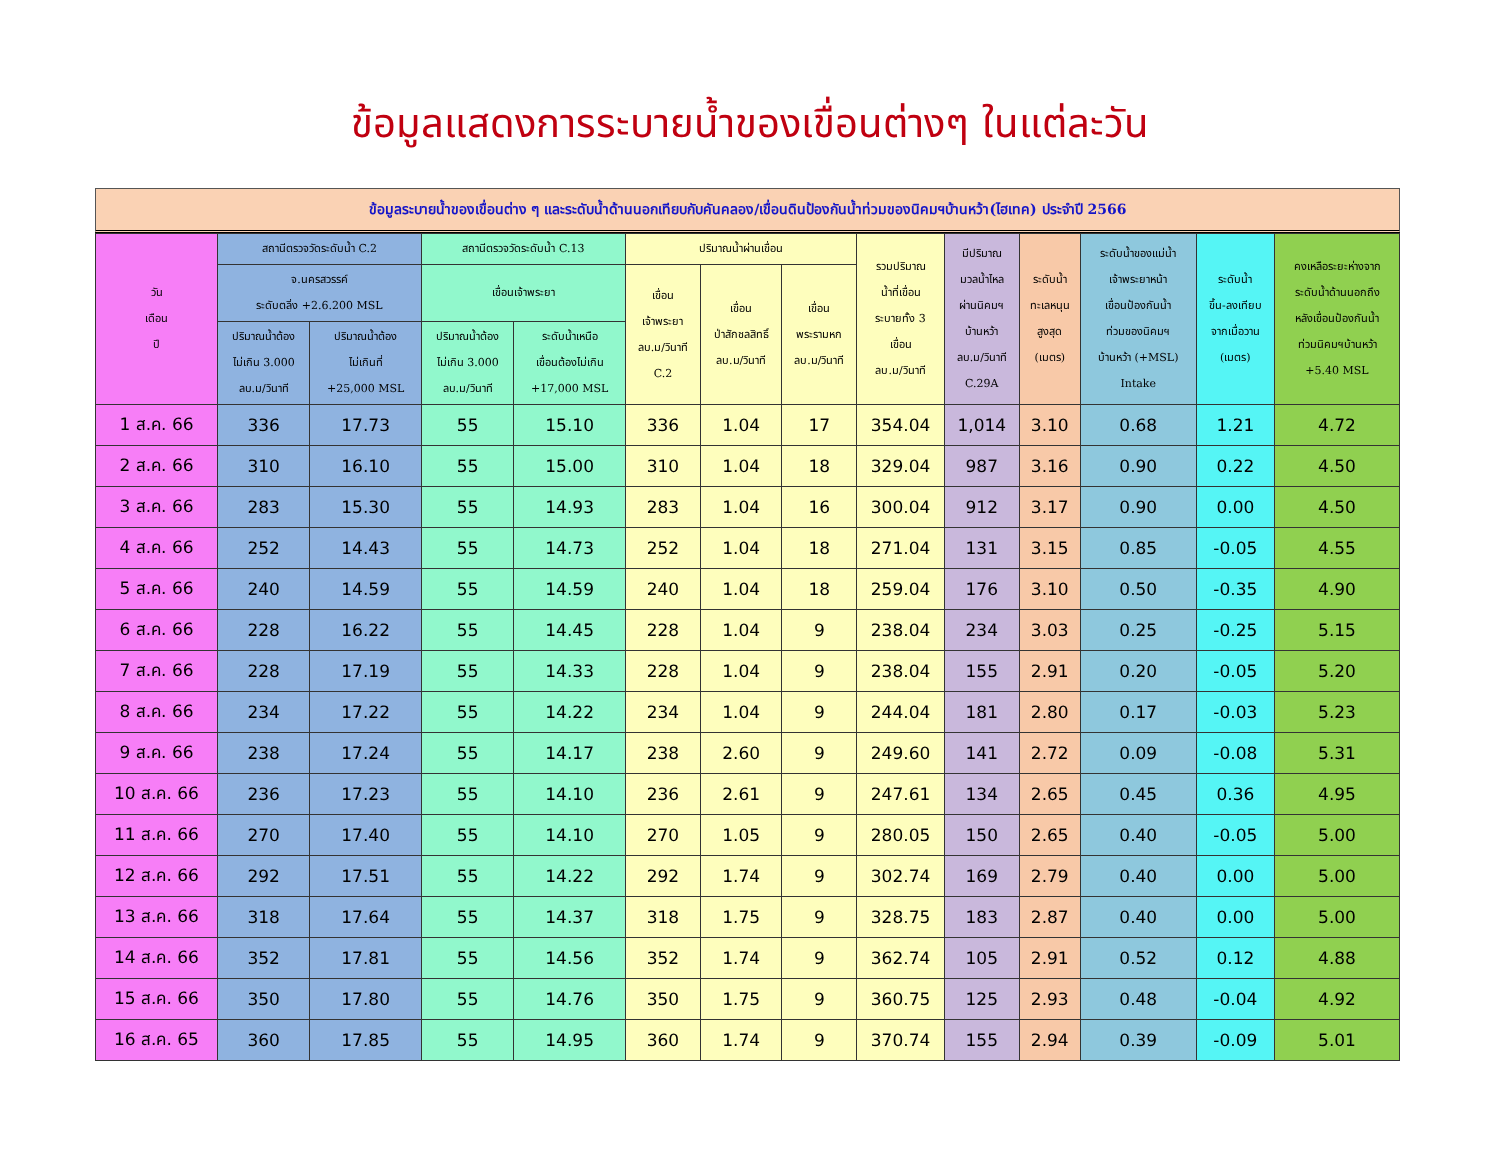ข้อมูลแสดงการระบายน้ำของเขื่อนต่างๆ ในแต่ละวัน
ข้อมูลระบายน้ำของเขื่อนต่าง ๆ และระดับน้ำด้านนอกเทียบกับคันคลอง/เขื่อนดินป้องกันน้ำท่วมของนิคมฯบ้านหว้า(ไฮเทค) ประจำปี 2566
| วัน เดือน ปี | สถานีตรวจวัดระดับน้ำ C.2 | | สถานีตรวจวัดระดับน้ำ C.13 | | ปริมาณน้ำผ่านเขื่อน | | | รวมปริมาณ น้ำที่เขื่อน ระบายทั้ง 3 เขื่อน ลบ.ม/วินาที | มีปริมาณ มวลน้ำไหล ผ่านนิคมฯ บ้านหว้า ลบ.ม/วินาที C.29A | ระดับน้ำ ทะเลหนุน สูงสุด (เมตร) | ระดับน้ำของแม่น้ำ เจ้าพระยาหน้า เขื่อนป้องกันน้ำ ท่วมของนิคมฯ บ้านหว้า (+MSL) Intake | ระดับน้ำ ขึ้น-ลงเทียบ จากเมื่อวาน (เมตร) | คงเหลือระยะห่างจาก ระดับน้ำด้านนอกถึง หลังเขื่อนป้องกันน้ำ ท่วมนิคมฯบ้านหว้า +5.40 MSL |
| --- | --- | --- | --- | --- | --- | --- | --- | --- | --- | --- | --- | --- | --- |
| | จ.นครสวรรค์ ระดับตลิ่ง +2.6.200 MSL | | เขื่อนเจ้าพระยา | | เขื่อน เจ้าพระยา ลบ.ม/วินาที C.2 | เขื่อน ป่าสักชลสิทธิ์ ลบ.ม/วินาที | เขื่อน พระรามหก ลบ.ม/วินาที | | | | | | |
| | ปริมาณน้ำต้อง ไม่เกิน 3.000 ลบ.ม/วินาที | ปริมาณน้ำต้อง ไม่เกินที่ +25,000 MSL | ปริมาณน้ำต้อง ไม่เกิน 3.000 ลบ.ม/วินาที | ระดับน้ำเหนือ เขื่อนต้องไม่เกิน +17,000 MSL | | | | | | | | | |
| 1 ส.ค. 66 | 336 | 17.73 | 55 | 15.10 | 336 | 1.04 | 17 | 354.04 | 1,014 | 3.10 | 0.68 | 1.21 | 4.72 |
| 2 ส.ค. 66 | 310 | 16.10 | 55 | 15.00 | 310 | 1.04 | 18 | 329.04 | 987 | 3.16 | 0.90 | 0.22 | 4.50 |
| 3 ส.ค. 66 | 283 | 15.30 | 55 | 14.93 | 283 | 1.04 | 16 | 300.04 | 912 | 3.17 | 0.90 | 0.00 | 4.50 |
| 4 ส.ค. 66 | 252 | 14.43 | 55 | 14.73 | 252 | 1.04 | 18 | 271.04 | 131 | 3.15 | 0.85 | -0.05 | 4.55 |
| 5 ส.ค. 66 | 240 | 14.59 | 55 | 14.59 | 240 | 1.04 | 18 | 259.04 | 176 | 3.10 | 0.50 | -0.35 | 4.90 |
| 6 ส.ค. 66 | 228 | 16.22 | 55 | 14.45 | 228 | 1.04 | 9 | 238.04 | 234 | 3.03 | 0.25 | -0.25 | 5.15 |
| 7 ส.ค. 66 | 228 | 17.19 | 55 | 14.33 | 228 | 1.04 | 9 | 238.04 | 155 | 2.91 | 0.20 | -0.05 | 5.20 |
| 8 ส.ค. 66 | 234 | 17.22 | 55 | 14.22 | 234 | 1.04 | 9 | 244.04 | 181 | 2.80 | 0.17 | -0.03 | 5.23 |
| 9 ส.ค. 66 | 238 | 17.24 | 55 | 14.17 | 238 | 2.60 | 9 | 249.60 | 141 | 2.72 | 0.09 | -0.08 | 5.31 |
| 10 ส.ค. 66 | 236 | 17.23 | 55 | 14.10 | 236 | 2.61 | 9 | 247.61 | 134 | 2.65 | 0.45 | 0.36 | 4.95 |
| 11 ส.ค. 66 | 270 | 17.40 | 55 | 14.10 | 270 | 1.05 | 9 | 280.05 | 150 | 2.65 | 0.40 | -0.05 | 5.00 |
| 12 ส.ค. 66 | 292 | 17.51 | 55 | 14.22 | 292 | 1.74 | 9 | 302.74 | 169 | 2.79 | 0.40 | 0.00 | 5.00 |
| 13 ส.ค. 66 | 318 | 17.64 | 55 | 14.37 | 318 | 1.75 | 9 | 328.75 | 183 | 2.87 | 0.40 | 0.00 | 5.00 |
| 14 ส.ค. 66 | 352 | 17.81 | 55 | 14.56 | 352 | 1.74 | 9 | 362.74 | 105 | 2.91 | 0.52 | 0.12 | 4.88 |
| 15 ส.ค. 66 | 350 | 17.80 | 55 | 14.76 | 350 | 1.75 | 9 | 360.75 | 125 | 2.93 | 0.48 | -0.04 | 4.92 |
| 16 ส.ค. 65 | 360 | 17.85 | 55 | 14.95 | 360 | 1.74 | 9 | 370.74 | 155 | 2.94 | 0.39 | -0.09 | 5.01 |